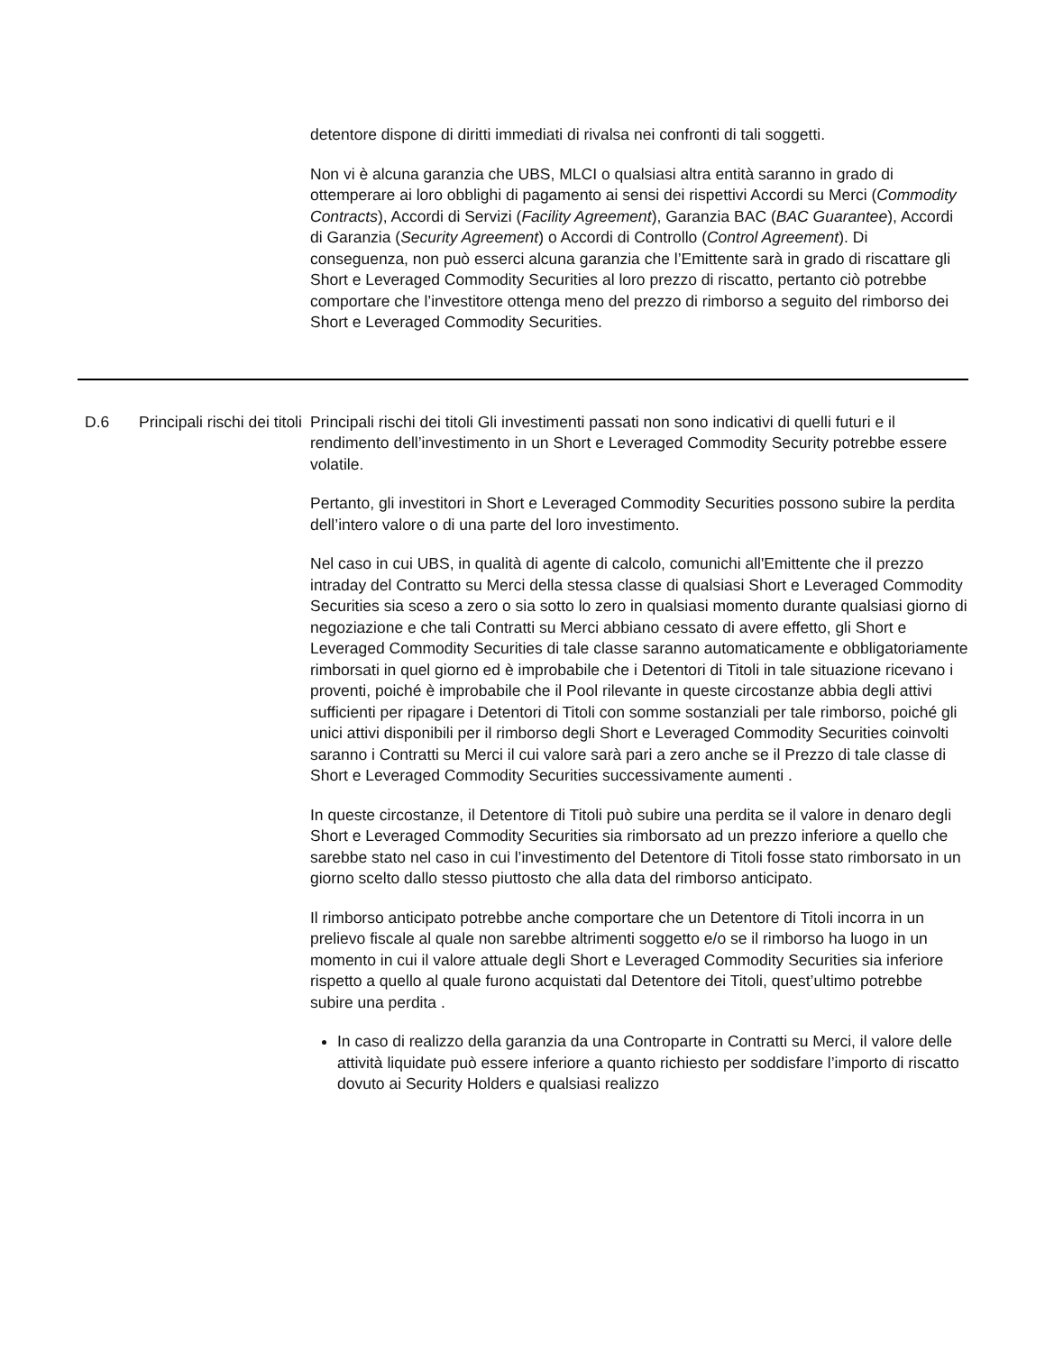| | | detentore dispone di diritti immediati di rivalsa nei confronti di tali soggetti. Non vi è alcuna garanzia che UBS, MLCI o qualsiasi altra entità saranno in grado di ottemperare ai loro obblighi di pagamento ai sensi dei rispettivi Accordi su Merci ( Commodity Contracts ), Accordi di Servizi ( Facility Agreement ), Garanzia BAC ( BAC Guarantee ), Accordi di Garanzia ( Security Agreement ) o Accordi di Controllo ( Control Agreement ). Di conseguenza, non può esserci alcuna garanzia che l’Emittente sarà in grado di riscattare gli Short e Leveraged Commodity Securities al loro prezzo di riscatto, pertanto ciò potrebbe comportare che l’investitore ottenga meno del prezzo di rimborso a seguito del rimborso dei Short e Leveraged Commodity Securities. |
| D.6 | Principali rischi dei titoli | Principali rischi dei titoli Gli investimenti passati non sono indicativi di quelli futuri e il rendimento dell’investimento in un Short e Leveraged Commodity Security potrebbe essere volatile. Pertanto, gli investitori in Short e Leveraged Commodity Securities possono subire la perdita dell’intero valore o di una parte del loro investimento. Nel caso in cui UBS, in qualità di agente di calcolo, comunichi all'Emittente che il prezzo intraday del Contratto su Merci della stessa classe di qualsiasi Short e Leveraged Commodity Securities sia sceso a zero o sia sotto lo zero in qualsiasi momento durante qualsiasi giorno di negoziazione e che tali Contratti su Merci abbiano cessato di avere effetto, gli Short e Leveraged Commodity Securities di tale classe saranno automaticamente e obbligatoriamente rimborsati in quel giorno ed è improbabile che i Detentori di Titoli in tale situazione ricevano i proventi, poiché è improbabile che il Pool rilevante in queste circostanze abbia degli attivi sufficienti per ripagare i Detentori di Titoli con somme sostanziali per tale rimborso, poiché gli unici attivi disponibili per il rimborso degli Short e Leveraged Commodity Securities coinvolti saranno i Contratti su Merci il cui valore sarà pari a zero anche se il Prezzo di tale classe di Short e Leveraged Commodity Securities successivamente aumenti . In queste circostanze, il Detentore di Titoli può subire una perdita se il valore in denaro degli Short e Leveraged Commodity Securities sia rimborsato ad un prezzo inferiore a quello che sarebbe stato nel caso in cui l’investimento del Detentore di Titoli fosse stato rimborsato in un giorno scelto dallo stesso piuttosto che alla data del rimborso anticipato. Il rimborso anticipato potrebbe anche comportare che un Detentore di Titoli incorra in un prelievo fiscale al quale non sarebbe altrimenti soggetto e/o se il rimborso ha luogo in un momento in cui il valore attuale degli Short e Leveraged Commodity Securities sia inferiore rispetto a quello al quale furono acquistati dal Detentore dei Titoli, quest’ultimo potrebbe subire una perdita . In caso di realizzo della garanzia da una Controparte in Contratti su Merci, il valore delle attività liquidate può essere inferiore a quanto richiesto per soddisfare l’importo di riscatto dovuto ai Security Holders e qualsiasi realizzo |